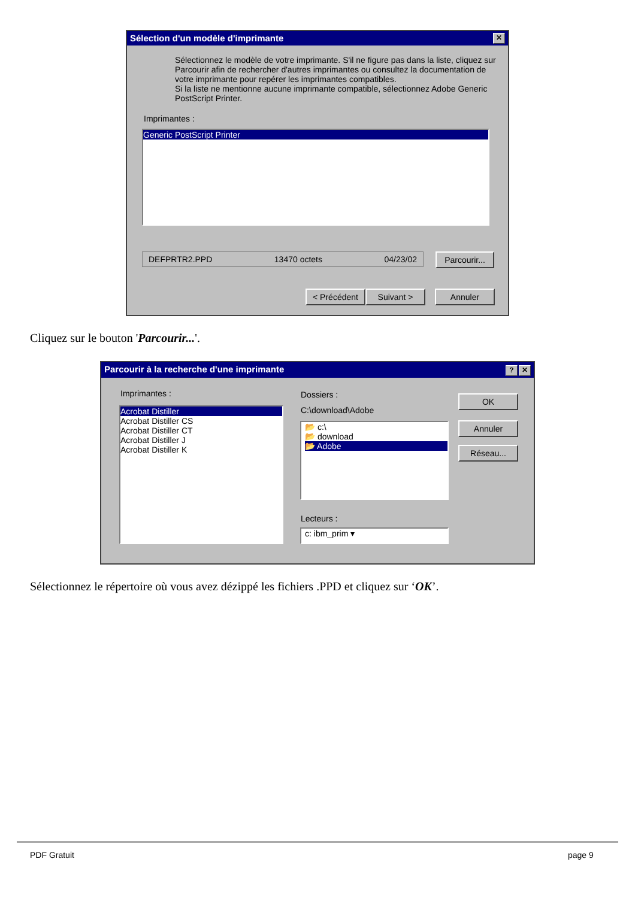Sélection d'un modèle d'imprimante ✕
Sélectionnez le modèle de votre imprimante. S'il ne figure pas dans la liste, cliquez sur Parcourir afin de rechercher d'autres imprimantes ou consultez la documentation de votre imprimante pour repérer les imprimantes compatibles.
Si la liste ne mentionne aucune imprimante compatible, sélectionnez Adobe Generic PostScript Printer.
Imprimantes :
Generic PostScript Printer
DEFPRTR2.PPD 13470 octets 04/23/02
Parcourir...
< Précédent Suivant > Annuler
Cliquez sur le bouton 'Parcourir...'.
Parcourir à la recherche d'une imprimante? ✕
Imprimantes :
Acrobat Distiller
Acrobat Distiller CS
Acrobat Distiller CT
Acrobat Distiller J
Acrobat Distiller K
Dossiers :
C:\download\Adobe
📂 c:\
📂 download
📂 Adobe
Lecteurs :
c: ibm_prim ▾
OK
Annuler
Réseau...
Sélectionnez le répertoire où vous avez dézippé les fichiers .PPD et cliquez sur ‘OK’.
PDF Gratuit page 9